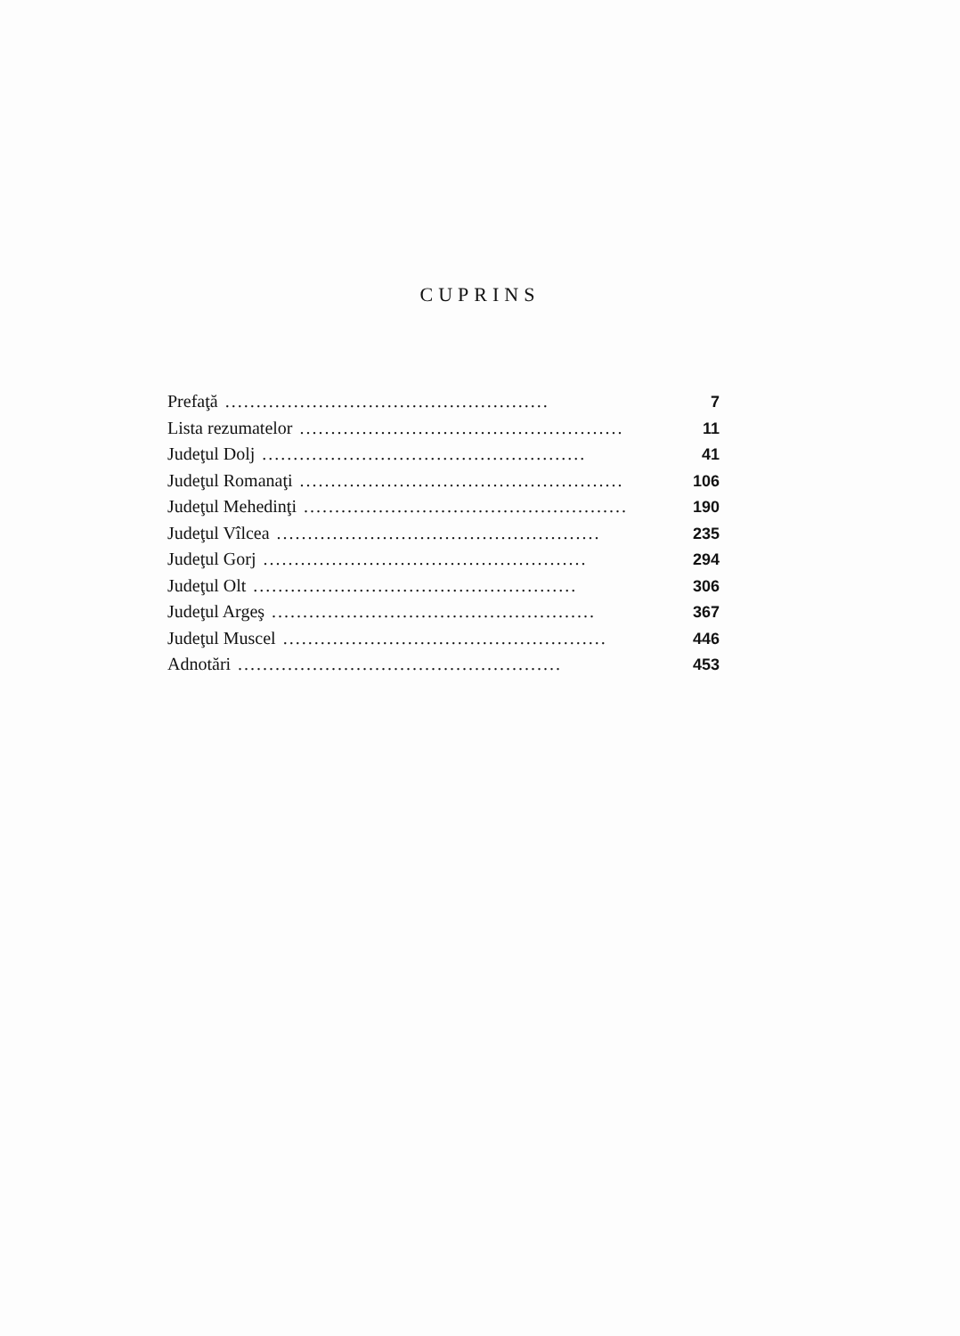CUPRINS
Prefaţă.................................................... 7
Lista rezumatelor.................................................... 11
Judeţul Dolj.................................................... 41
Judeţul Romanaţi.................................................... 106
Judeţul Mehedinţi.................................................... 190
Judeţul Vîlcea.................................................... 235
Judeţul Gorj.................................................... 294
Judeţul Olt.................................................... 306
Judeţul Argeş.................................................... 367
Judeţul Muscel.................................................... 446
Adnotări.................................................... 453